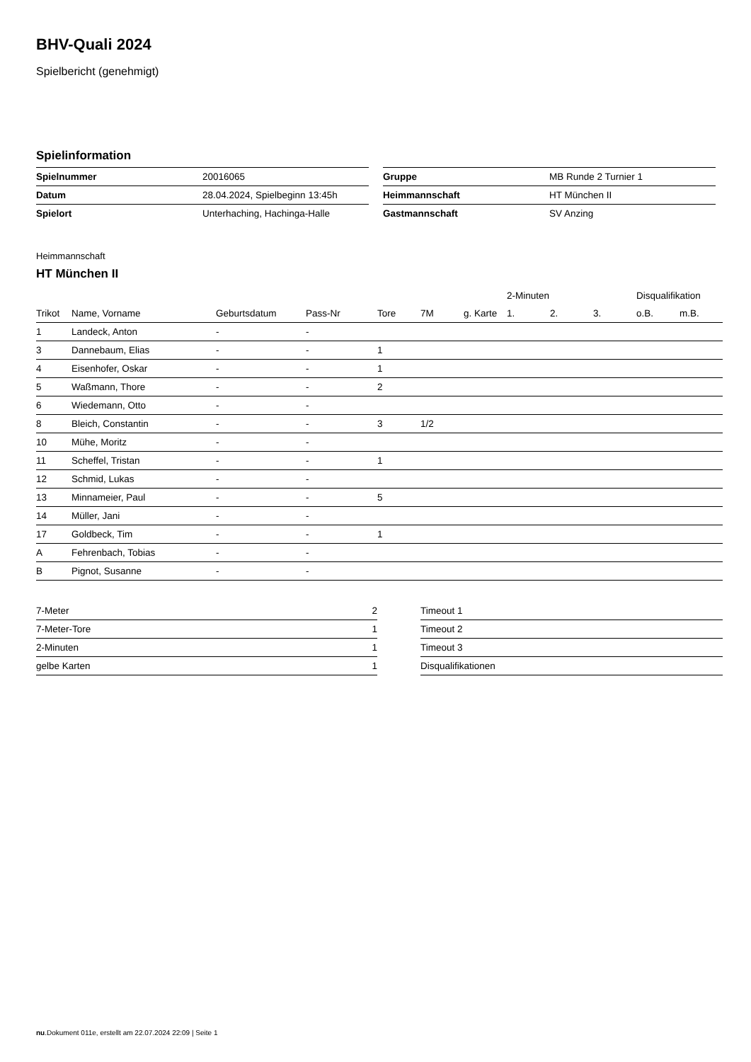BHV-Quali 2024
Spielbericht (genehmigt)
Spielinformation
| Spielnummer | 20016065 |
| Datum | 28.04.2024, Spielbeginn 13:45h |
| Spielort | Unterhaching, Hachinga-Halle |
| Gruppe | MB Runde 2 Turnier 1 |
| Heimmannschaft | HT München II |
| Gastmannschaft | SV Anzing |
Heimmannschaft
HT München II
| | | | | | | | 2-Minuten | | | Disqualifikation | |
| --- | --- | --- | --- | --- | --- | --- | --- | --- | --- | --- | --- |
| Trikot | Name, Vorname | Geburtsdatum | Pass-Nr | Tore | 7M | g. Karte | 1. | 2. | 3. | o.B. | m.B. |
| 1 | Landeck, Anton | - | - | | | | | | | | |
| 3 | Dannebaum, Elias | - | - | 1 | | | | | | | |
| 4 | Eisenhofer, Oskar | - | - | 1 | | | | | | | |
| 5 | Waßmann, Thore | - | - | 2 | | | | | | | |
| 6 | Wiedemann, Otto | - | - | | | | | | | | |
| 8 | Bleich, Constantin | - | - | 3 | 1/2 | | | | | | |
| 10 | Mühe, Moritz | - | - | | | | | | | | |
| 11 | Scheffel, Tristan | - | - | 1 | | | | | | | |
| 12 | Schmid, Lukas | - | - | | | | | | | | |
| 13 | Minnameier, Paul | - | - | 5 | | | | | | | |
| 14 | Müller, Jani | - | - | | | | | | | | |
| 17 | Goldbeck, Tim | - | - | 1 | | | | | | | |
| A | Fehrenbach, Tobias | - | - | | | | | | | | |
| B | Pignot, Susanne | - | - | | | | | | | | |
| 7-Meter | 2 |
| 7-Meter-Tore | 1 |
| 2-Minuten | 1 |
| gelbe Karten | 1 |
| Timeout 1 |
| Timeout 2 |
| Timeout 3 |
| Disqualifikationen |
nu.Dokument 011e, erstellt am 22.07.2024 22:09 | Seite 1